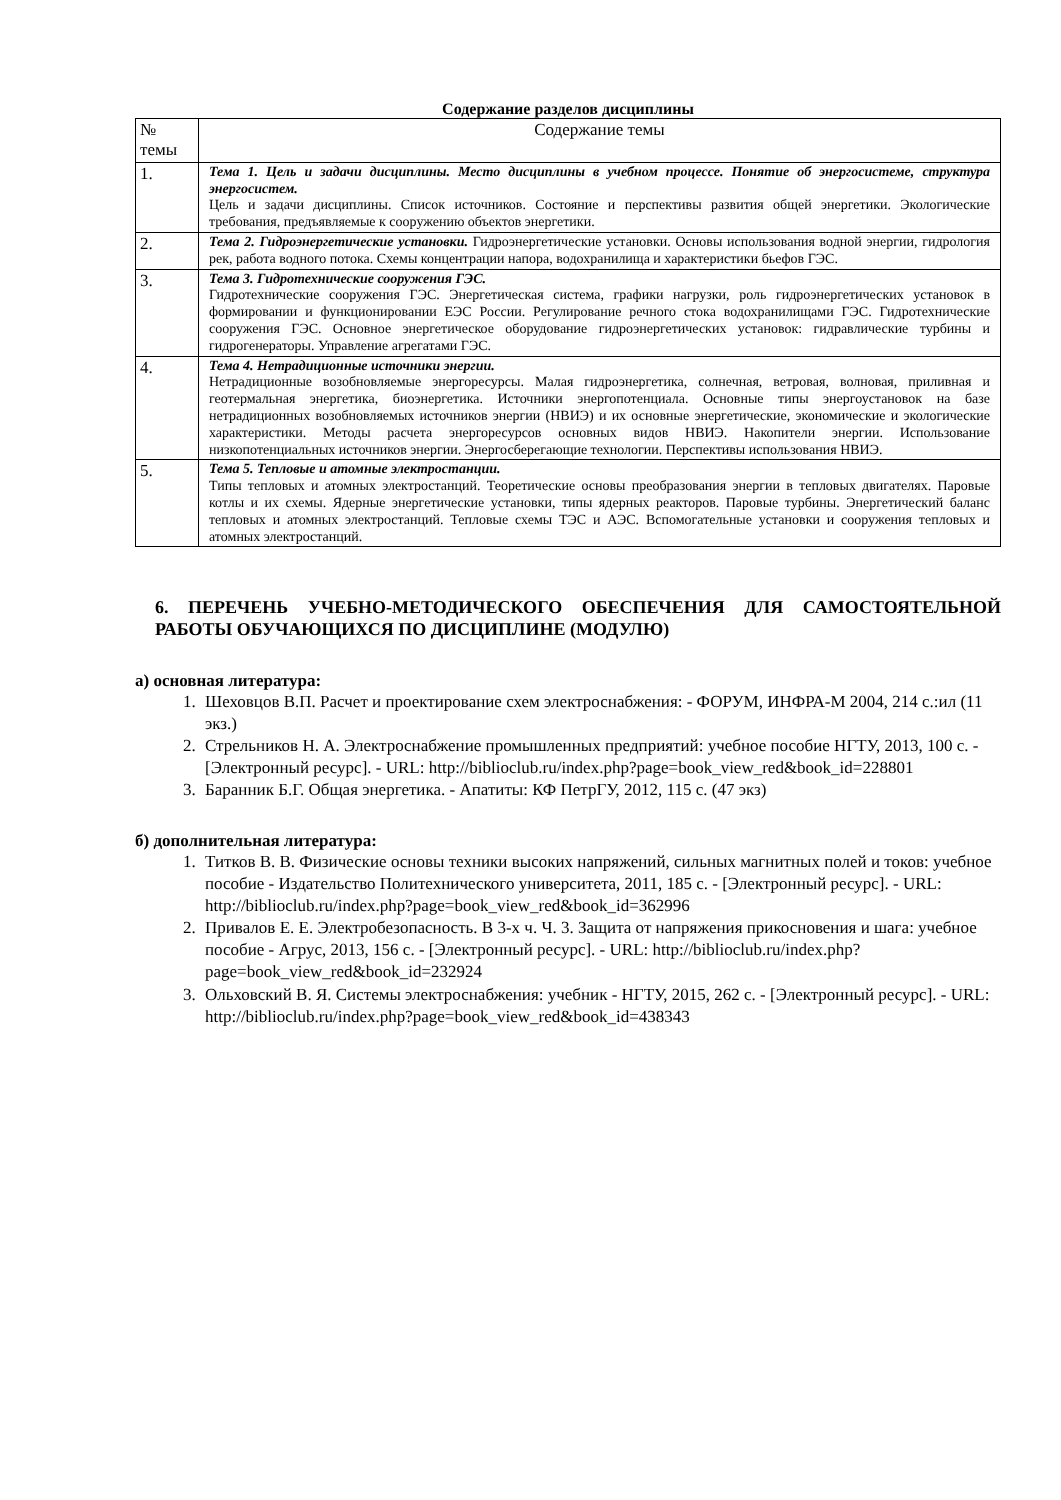Содержание разделов дисциплины
| № темы | Содержание темы |
| --- | --- |
| 1. | Тема 1. Цель и задачи дисциплины. Место дисциплины в учебном процессе. Понятие об энергосистеме, структура энергосистем. Цель и задачи дисциплины. Список источников. Состояние и перспективы развития общей энергетики. Экологические требования, предъявляемые к сооружению объектов энергетики. |
| 2. | Тема 2. Гидроэнергетические установки. Гидроэнергетические установки. Основы использования водной энергии, гидрология рек, работа водного потока. Схемы концентрации напора, водохранилища и характеристики бьефов ГЭС. |
| 3. | Тема 3. Гидротехнические сооружения ГЭС. Гидротехнические сооружения ГЭС. Энергетическая система, графики нагрузки, роль гидроэнергетических установок в формировании и функционировании ЕЭС России. Регулирование речного стока водохранилищами ГЭС. Гидротехнические сооружения ГЭС. Основное энергетическое оборудование гидроэнергетических установок: гидравлические турбины и гидрогенераторы. Управление агрегатами ГЭС. |
| 4. | Тема 4. Нетрадиционные источники энергии. Нетрадиционные возобновляемые энергоресурсы. Малая гидроэнергетика, солнечная, ветровая, волновая, приливная и геотермальная энергетика, биоэнергетика. Источники энергопотенциала. Основные типы энергоустановок на базе нетрадиционных возобновляемых источников энергии (НВИЭ) и их основные энергетические, экономические и экологические характеристики. Методы расчета энергоресурсов основных видов НВИЭ. Накопители энергии. Использование низкопотенциальных источников энергии. Энергосберегающие технологии. Перспективы использования НВИЭ. |
| 5. | Тема 5. Тепловые и атомные электростанции. Типы тепловых и атомных электростанций. Теоретические основы преобразования энергии в тепловых двигателях. Паровые котлы и их схемы. Ядерные энергетические установки, типы ядерных реакторов. Паровые турбины. Энергетический баланс тепловых и атомных электростанций. Тепловые схемы ТЭС и АЭС. Вспомогательные установки и сооружения тепловых и атомных электростанций. |
6. ПЕРЕЧЕНЬ УЧЕБНО-МЕТОДИЧЕСКОГО ОБЕСПЕЧЕНИЯ ДЛЯ САМОСТОЯТЕЛЬНОЙ РАБОТЫ ОБУЧАЮЩИХСЯ ПО ДИСЦИПЛИНЕ (МОДУЛЮ)
а) основная литература:
1. Шеховцов В.П. Расчет и проектирование схем электроснабжения: - ФОРУМ, ИНФРА-М 2004, 214 с.:ил (11 экз.)
2. Стрельников Н. А. Электроснабжение промышленных предприятий: учебное пособие НГТУ, 2013, 100 с. - [Электронный ресурс]. - URL: http://biblioclub.ru/index.php?page=book_view_red&book_id=228801
3. Баранник Б.Г. Общая энергетика. - Апатиты: КФ ПетрГУ, 2012, 115 с. (47 экз)
б) дополнительная литература:
1. Титков В. В. Физические основы техники высоких напряжений, сильных магнитных полей и токов: учебное пособие - Издательство Политехнического университета, 2011, 185 с. - [Электронный ресурс]. - URL: http://biblioclub.ru/index.php?page=book_view_red&book_id=362996
2. Привалов Е. Е. Электробезопасность. В 3-х ч. Ч. 3. Защита от напряжения прикосновения и шага: учебное пособие - Агрус, 2013, 156 с. - [Электронный ресурс]. - URL: http://biblioclub.ru/index.php?page=book_view_red&book_id=232924
3. Ольховский В. Я. Системы электроснабжения: учебник - НГТУ, 2015, 262 с. - [Электронный ресурс]. - URL: http://biblioclub.ru/index.php?page=book_view_red&book_id=438343